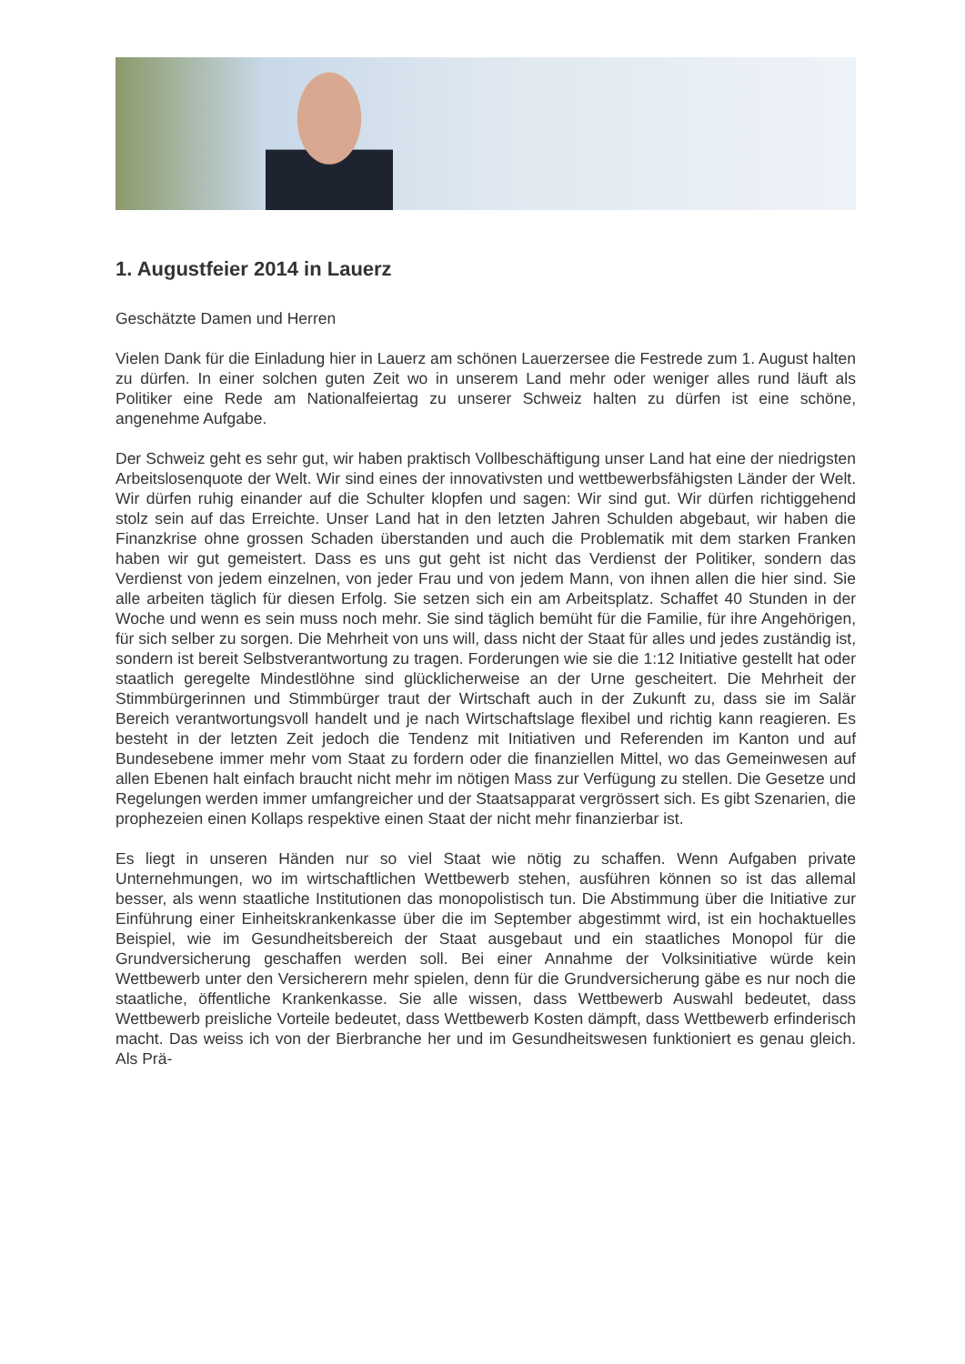1. Augustfeier 2014 in Lauerz
Geschätzte Damen und Herren
Vielen Dank für die Einladung hier in Lauerz am schönen Lauerzersee die Festrede zum 1. August halten zu dürfen. In einer solchen guten Zeit wo in unserem Land mehr oder weniger alles rund läuft als Politiker eine Rede am Nationalfeiertag zu unserer Schweiz halten zu dürfen ist eine schöne, angenehme Aufgabe.
Der Schweiz geht es sehr gut, wir haben praktisch Vollbeschäftigung unser Land hat eine der niedrigsten Arbeitslosenquote der Welt. Wir sind eines der innovativsten und wettbewerbsfähigsten Länder der Welt. Wir dürfen ruhig einander auf die Schulter klopfen und sagen: Wir sind gut. Wir dürfen richtiggehend stolz sein auf das Erreichte. Unser Land hat in den letzten Jahren Schulden abgebaut, wir haben die Finanzkrise ohne grossen Schaden überstanden und auch die Problematik mit dem starken Franken haben wir gut gemeistert. Dass es uns gut geht ist nicht das Verdienst der Politiker, sondern das Verdienst von jedem einzelnen, von jeder Frau und von jedem Mann, von ihnen allen die hier sind. Sie alle arbeiten täglich für diesen Erfolg. Sie setzen sich ein am Arbeitsplatz. Schaffet 40 Stunden in der Woche und wenn es sein muss noch mehr. Sie sind täglich bemüht für die Familie, für ihre Angehörigen, für sich selber zu sorgen. Die Mehrheit von uns will, dass nicht der Staat für alles und jedes zuständig ist, sondern ist bereit Selbstverantwortung zu tragen. Forderungen wie sie die 1:12 Initiative gestellt hat oder staatlich geregelte Mindestlöhne sind glücklicherweise an der Urne gescheitert. Die Mehrheit der Stimmbürgerinnen und Stimmbürger traut der Wirtschaft auch in der Zukunft zu, dass sie im Salär Bereich verantwortungsvoll handelt und je nach Wirtschaftslage flexibel und richtig kann reagieren. Es besteht in der letzten Zeit jedoch die Tendenz mit Initiativen und Referenden im Kanton und auf Bundesebene immer mehr vom Staat zu fordern oder die finanziellen Mittel, wo das Gemeinwesen auf allen Ebenen halt einfach braucht nicht mehr im nötigen Mass zur Verfügung zu stellen. Die Gesetze und Regelungen werden immer umfangreicher und der Staatsapparat vergrössert sich. Es gibt Szenarien, die prophezeien einen Kollaps respektive einen Staat der nicht mehr finanzierbar ist.
Es liegt in unseren Händen nur so viel Staat wie nötig zu schaffen. Wenn Aufgaben private Unternehmungen, wo im wirtschaftlichen Wettbewerb stehen, ausführen können so ist das allemal besser, als wenn staatliche Institutionen das monopolistisch tun. Die Abstimmung über die Initiative zur Einführung einer Einheitskrankenkasse über die im September abgestimmt wird, ist ein hochaktuelles Beispiel, wie im Gesundheitsbereich der Staat ausgebaut und ein staatliches Monopol für die Grundversicherung geschaffen werden soll. Bei einer Annahme der Volksinitiative würde kein Wettbewerb unter den Versicherern mehr spielen, denn für die Grundversicherung gäbe es nur noch die staatliche, öffentliche Krankenkasse. Sie alle wissen, dass Wettbewerb Auswahl bedeutet, dass Wettbewerb preisliche Vorteile bedeutet, dass Wettbewerb Kosten dämpft, dass Wettbewerb erfinderisch macht. Das weiss ich von der Bierbranche her und im Gesundheitswesen funktioniert es genau gleich. Als Prä-